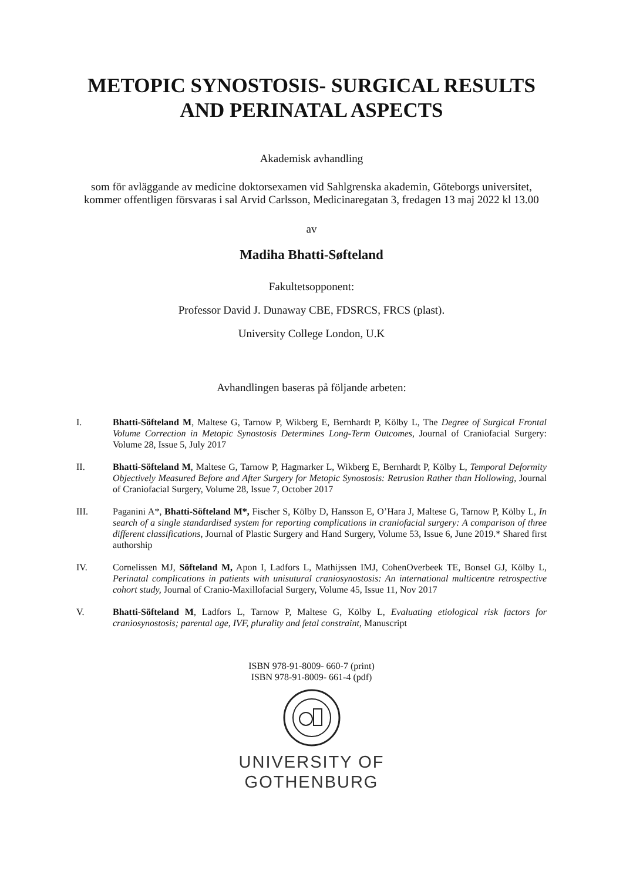METOPIC SYNOSTOSIS- SURGICAL RESULTS AND PERINATAL ASPECTS
Akademisk avhandling
som för avläggande av medicine doktorsexamen vid Sahlgrenska akademin, Göteborgs universitet, kommer offentligen försvaras i sal Arvid Carlsson, Medicinaregatan 3, fredagen 13 maj 2022 kl 13.00
av
Madiha Bhatti-Søfteland
Fakultetsopponent:
Professor David J. Dunaway CBE, FDSRCS, FRCS (plast).
University College London, U.K
Avhandlingen baseras på följande arbeten:
I. Bhatti-Söfteland M, Maltese G, Tarnow P, Wikberg E, Bernhardt P, Kölby L, The Degree of Surgical Frontal Volume Correction in Metopic Synostosis Determines Long-Term Outcomes, Journal of Craniofacial Surgery: Volume 28, Issue 5, July 2017
II. Bhatti-Söfteland M, Maltese G, Tarnow P, Hagmarker L, Wikberg E, Bernhardt P, Kölby L, Temporal Deformity Objectively Measured Before and After Surgery for Metopic Synostosis: Retrusion Rather than Hollowing, Journal of Craniofacial Surgery, Volume 28, Issue 7, October 2017
III. Paganini A*, Bhatti-Söfteland M*, Fischer S, Kölby D, Hansson E, O’Hara J, Maltese G, Tarnow P, Kölby L, In search of a single standardised system for reporting complications in craniofacial surgery: A comparison of three different classifications, Journal of Plastic Surgery and Hand Surgery, Volume 53, Issue 6, June 2019.* Shared first authorship
IV. Cornelissen MJ, Söfteland M, Apon I, Ladfors L, Mathijssen IMJ, CohenOverbeek TE, Bonsel GJ, Kölby L, Perinatal complications in patients with unisutural craniosynostosis: An international multicentre retrospective cohort study, Journal of Cranio-Maxillofacial Surgery, Volume 45, Issue 11, Nov 2017
V. Bhatti-Söfteland M, Ladfors L, Tarnow P, Maltese G, Kölby L, Evaluating etiological risk factors for craniosynostosis; parental age, IVF, plurality and fetal constraint, Manuscript
ISBN 978-91-8009- 660-7 (print)
ISBN 978-91-8009- 661-4 (pdf)
UNIVERSITY OF
GOTHENBURG